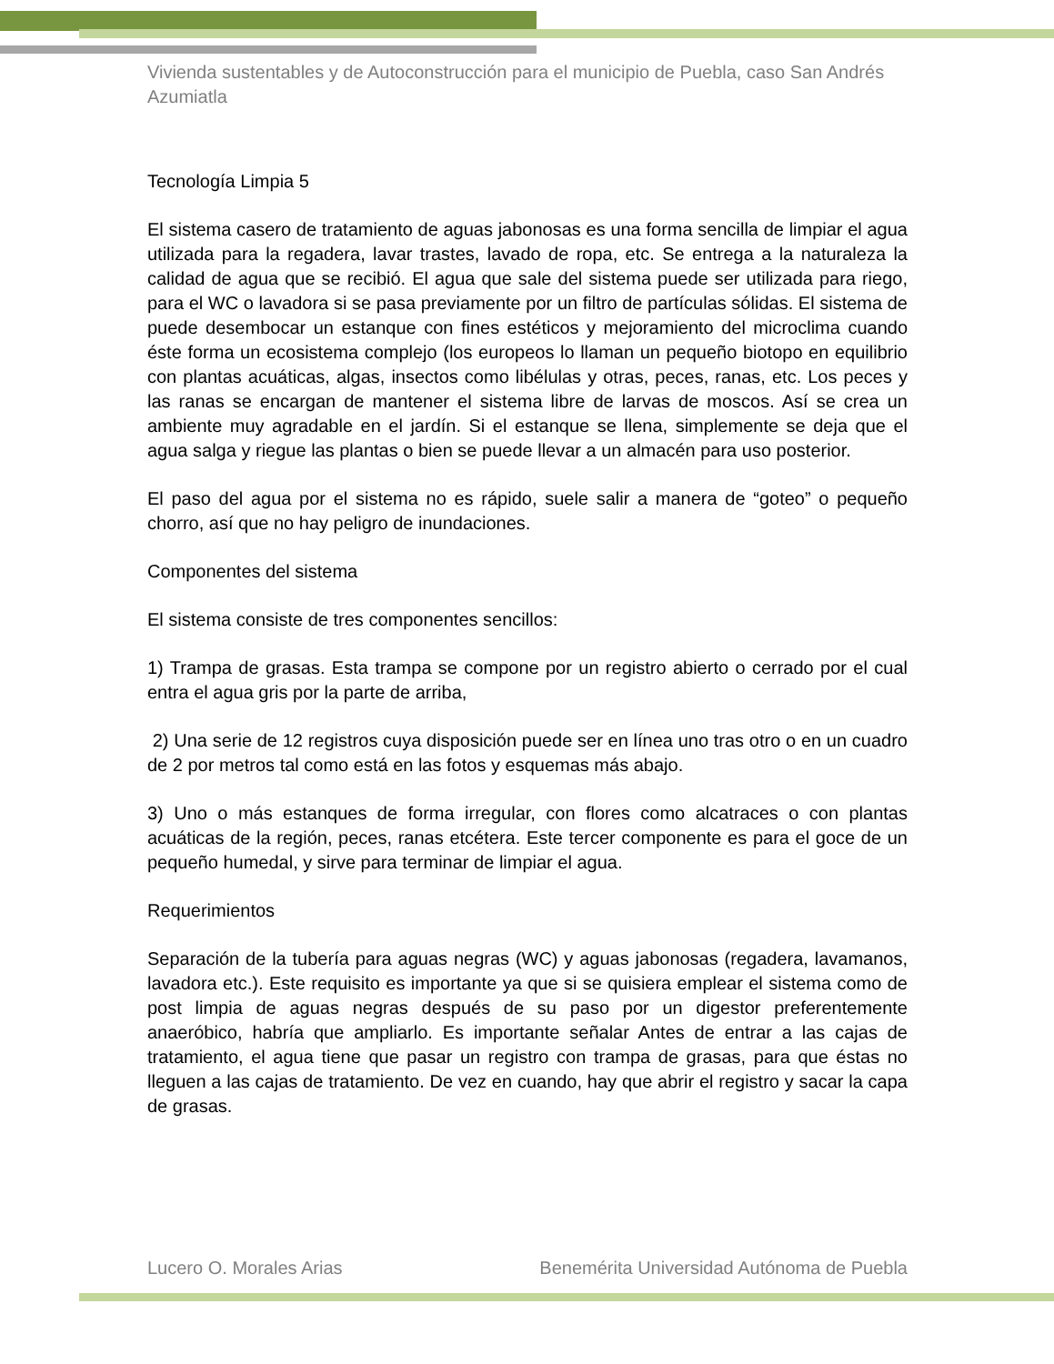Vivienda sustentables y de Autoconstrucción para el municipio de Puebla, caso San Andrés Azumiatla
Tecnología Limpia 5
El sistema casero de tratamiento de aguas jabonosas es una forma sencilla de limpiar el agua utilizada para la regadera, lavar trastes, lavado de ropa, etc. Se entrega a la naturaleza la calidad de agua que se recibió. El agua que sale del sistema puede ser utilizada para riego, para el WC o lavadora si se pasa previamente por un filtro de partículas sólidas. El sistema de puede desembocar un estanque con fines estéticos y mejoramiento del microclima cuando éste forma un ecosistema complejo (los europeos lo llaman un pequeño biotopo en equilibrio con plantas acuáticas, algas, insectos como libélulas y otras, peces, ranas, etc. Los peces y las ranas se encargan de mantener el sistema libre de larvas de moscos. Así se crea un ambiente muy agradable en el jardín. Si el estanque se llena, simplemente se deja que el agua salga y riegue las plantas o bien se puede llevar a un almacén para uso posterior.
El paso del agua por el sistema no es rápido, suele salir a manera de “goteo” o pequeño chorro, así que no hay peligro de inundaciones.
Componentes del sistema
El sistema consiste de tres componentes sencillos:
1) Trampa de grasas. Esta trampa se compone por un registro abierto o cerrado por el cual entra el agua gris por la parte de arriba,
2) Una serie de 12 registros cuya disposición puede ser en línea uno tras otro o en un cuadro de 2 por metros tal como está en las fotos y esquemas más abajo.
3) Uno o más estanques de forma irregular, con flores como alcatraces o con plantas acuáticas de la región, peces, ranas etcétera. Este tercer componente es para el goce de un pequeño humedal, y sirve para terminar de limpiar el agua.
Requerimientos
Separación de la tubería para aguas negras (WC) y aguas jabonosas (regadera, lavamanos, lavadora etc.). Este requisito es importante ya que si se quisiera emplear el sistema como de post limpia de aguas negras después de su paso por un digestor preferentemente anaeróbico, habría que ampliarlo. Es importante señalar Antes de entrar a las cajas de tratamiento, el agua tiene que pasar un registro con trampa de grasas, para que éstas no lleguen a las cajas de tratamiento. De vez en cuando, hay que abrir el registro y sacar la capa de grasas.
Lucero O. Morales Arias Benemérita Universidad Autónoma de Puebla